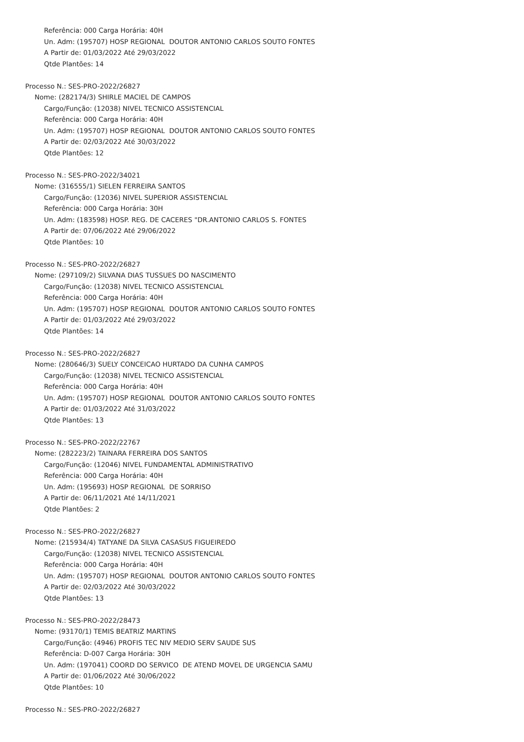Referência: 000 Carga Horária: 40H
Un. Adm: (195707) HOSP REGIONAL DOUTOR ANTONIO CARLOS SOUTO FONTES
A Partir de: 01/03/2022 Até 29/03/2022
Qtde Plantões: 14
Processo N.: SES-PRO-2022/26827
Nome: (282174/3) SHIRLE MACIEL DE CAMPOS
Cargo/Função: (12038) NIVEL TECNICO ASSISTENCIAL
Referência: 000 Carga Horária: 40H
Un. Adm: (195707) HOSP REGIONAL DOUTOR ANTONIO CARLOS SOUTO FONTES
A Partir de: 02/03/2022 Até 30/03/2022
Qtde Plantões: 12
Processo N.: SES-PRO-2022/34021
Nome: (316555/1) SIELEN FERREIRA SANTOS
Cargo/Função: (12036) NIVEL SUPERIOR ASSISTENCIAL
Referência: 000 Carga Horária: 30H
Un. Adm: (183598) HOSP. REG. DE CACERES "DR.ANTONIO CARLOS S. FONTES
A Partir de: 07/06/2022 Até 29/06/2022
Qtde Plantões: 10
Processo N.: SES-PRO-2022/26827
Nome: (297109/2) SILVANA DIAS TUSSUES DO NASCIMENTO
Cargo/Função: (12038) NIVEL TECNICO ASSISTENCIAL
Referência: 000 Carga Horária: 40H
Un. Adm: (195707) HOSP REGIONAL DOUTOR ANTONIO CARLOS SOUTO FONTES
A Partir de: 01/03/2022 Até 29/03/2022
Qtde Plantões: 14
Processo N.: SES-PRO-2022/26827
Nome: (280646/3) SUELY CONCEICAO HURTADO DA CUNHA CAMPOS
Cargo/Função: (12038) NIVEL TECNICO ASSISTENCIAL
Referência: 000 Carga Horária: 40H
Un. Adm: (195707) HOSP REGIONAL DOUTOR ANTONIO CARLOS SOUTO FONTES
A Partir de: 01/03/2022 Até 31/03/2022
Qtde Plantões: 13
Processo N.: SES-PRO-2022/22767
Nome: (282223/2) TAINARA FERREIRA DOS SANTOS
Cargo/Função: (12046) NIVEL FUNDAMENTAL ADMINISTRATIVO
Referência: 000 Carga Horária: 40H
Un. Adm: (195693) HOSP REGIONAL DE SORRISO
A Partir de: 06/11/2021 Até 14/11/2021
Qtde Plantões: 2
Processo N.: SES-PRO-2022/26827
Nome: (215934/4) TATYANE DA SILVA CASASUS FIGUEIREDO
Cargo/Função: (12038) NIVEL TECNICO ASSISTENCIAL
Referência: 000 Carga Horária: 40H
Un. Adm: (195707) HOSP REGIONAL DOUTOR ANTONIO CARLOS SOUTO FONTES
A Partir de: 02/03/2022 Até 30/03/2022
Qtde Plantões: 13
Processo N.: SES-PRO-2022/28473
Nome: (93170/1) TEMIS BEATRIZ MARTINS
Cargo/Função: (4946) PROFIS TEC NIV MEDIO SERV SAUDE SUS
Referência: D-007 Carga Horária: 30H
Un. Adm: (197041) COORD DO SERVICO DE ATEND MOVEL DE URGENCIA SAMU
A Partir de: 01/06/2022 Até 30/06/2022
Qtde Plantões: 10
Processo N.: SES-PRO-2022/26827